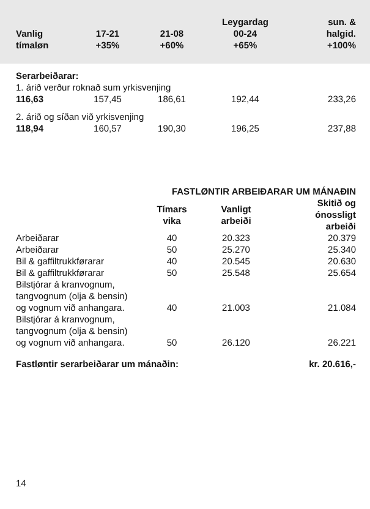| Vanlig tímaløn | 17-21 +35% | 21-08 +60% | Leygardag 00-24 +65% | sun. & halgid. +100% |
| --- | --- | --- | --- | --- |
| Serarbeiðarar: | | | | |
| 1. árið verður roknað sum yrkisvenjing | | | | |
| 116,63 | 157,45 | 186,61 | 192,44 | 233,26 |
| 2. árið og síðan við yrkisvenjing | | | | |
| 118,94 | 160,57 | 190,30 | 196,25 | 237,88 |
| | FASTLØNTIR ARBEIÐARAR UM MÁNAÐIN | | |
| | Tímars vika | Vanligt arbeiði | Skitið og ónossligt arbeiði |
| Arbeiðarar | 40 | 20.323 | 20.379 |
| Arbeiðarar | 50 | 25.270 | 25.340 |
| Bil & gaffiltrukkførarar | 40 | 20.545 | 20.630 |
| Bil & gaffiltrukkførarar | 50 | 25.548 | 25.654 |
| Bilstjórar á kranvognum, tangvognum (olja & bensin) og vognum við anhangara. | 40 | 21.003 | 21.084 |
| Bilstjórar á kranvognum, tangvognum (olja & bensin) og vognum við anhangara. | 50 | 26.120 | 26.221 |
| Fastløntir serarbeiðarar um mánaðin: | | | kr. 20.616,- |
14